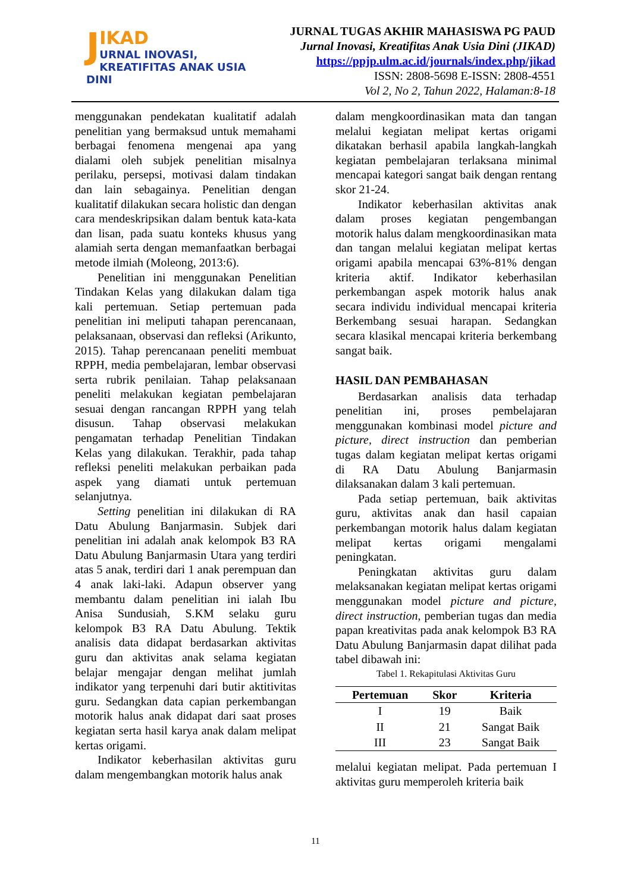JIKAD
URNAL INOVASI,
KREATIFITAS ANAK USIA DINI
JURNAL TUGAS AKHIR MAHASISWA PG PAUD
Jurnal Inovasi, Kreatifitas Anak Usia Dini (JIKAD)
https://ppjp.ulm.ac.id/journals/index.php/jikad
ISSN: 2808-5698 E-ISSN: 2808-4551
Vol 2, No 2, Tahun 2022, Halaman:8-18
menggunakan pendekatan kualitatif adalah penelitian yang bermaksud untuk memahami berbagai fenomena mengenai apa yang dialami oleh subjek penelitian misalnya perilaku, persepsi, motivasi dalam tindakan dan lain sebagainya. Penelitian dengan kualitatif dilakukan secara holistic dan dengan cara mendeskripsikan dalam bentuk kata-kata dan lisan, pada suatu konteks khusus yang alamiah serta dengan memanfaatkan berbagai metode ilmiah (Moleong, 2013:6).
Penelitian ini menggunakan Penelitian Tindakan Kelas yang dilakukan dalam tiga kali pertemuan. Setiap pertemuan pada penelitian ini meliputi tahapan perencanaan, pelaksanaan, observasi dan refleksi (Arikunto, 2015). Tahap perencanaan peneliti membuat RPPH, media pembelajaran, lembar observasi serta rubrik penilaian. Tahap pelaksanaan peneliti melakukan kegiatan pembelajaran sesuai dengan rancangan RPPH yang telah disusun. Tahap observasi melakukan pengamatan terhadap Penelitian Tindakan Kelas yang dilakukan. Terakhir, pada tahap refleksi peneliti melakukan perbaikan pada aspek yang diamati untuk pertemuan selanjutnya.
Setting penelitian ini dilakukan di RA Datu Abulung Banjarmasin. Subjek dari penelitian ini adalah anak kelompok B3 RA Datu Abulung Banjarmasin Utara yang terdiri atas 5 anak, terdiri dari 1 anak perempuan dan 4 anak laki-laki. Adapun observer yang membantu dalam penelitian ini ialah Ibu Anisa Sundusiah, S.KM selaku guru kelompok B3 RA Datu Abulung. Tektik analisis data didapat berdasarkan aktivitas guru dan aktivitas anak selama kegiatan belajar mengajar dengan melihat jumlah indikator yang terpenuhi dari butir aktitivitas guru. Sedangkan data capian perkembangan motorik halus anak didapat dari saat proses kegiatan serta hasil karya anak dalam melipat kertas origami.
Indikator keberhasilan aktivitas guru dalam mengembangkan motorik halus anak
dalam mengkoordinasikan mata dan tangan melalui kegiatan melipat kertas origami dikatakan berhasil apabila langkah-langkah kegiatan pembelajaran terlaksana minimal mencapai kategori sangat baik dengan rentang skor 21-24.
Indikator keberhasilan aktivitas anak dalam proses kegiatan pengembangan motorik halus dalam mengkoordinasikan mata dan tangan melalui kegiatan melipat kertas origami apabila mencapai 63%-81% dengan kriteria aktif. Indikator keberhasilan perkembangan aspek motorik halus anak secara individu individual mencapai kriteria Berkembang sesuai harapan. Sedangkan secara klasikal mencapai kriteria berkembang sangat baik.
HASIL DAN PEMBAHASAN
Berdasarkan analisis data terhadap penelitian ini, proses pembelajaran menggunakan kombinasi model picture and picture, direct instruction dan pemberian tugas dalam kegiatan melipat kertas origami di RA Datu Abulung Banjarmasin dilaksanakan dalam 3 kali pertemuan.
Pada setiap pertemuan, baik aktivitas guru, aktivitas anak dan hasil capaian perkembangan motorik halus dalam kegiatan melipat kertas origami mengalami peningkatan.
Peningkatan aktivitas guru dalam melaksanakan kegiatan melipat kertas origami menggunakan model picture and picture, direct instruction, pemberian tugas dan media papan kreativitas pada anak kelompok B3 RA Datu Abulung Banjarmasin dapat dilihat pada tabel dibawah ini:
Tabel 1. Rekapitulasi Aktivitas Guru
| Pertemuan | Skor | Kriteria |
| --- | --- | --- |
| I | 19 | Baik |
| II | 21 | Sangat Baik |
| III | 23 | Sangat Baik |
melalui kegiatan melipat. Pada pertemuan I aktivitas guru memperoleh kriteria baik
11